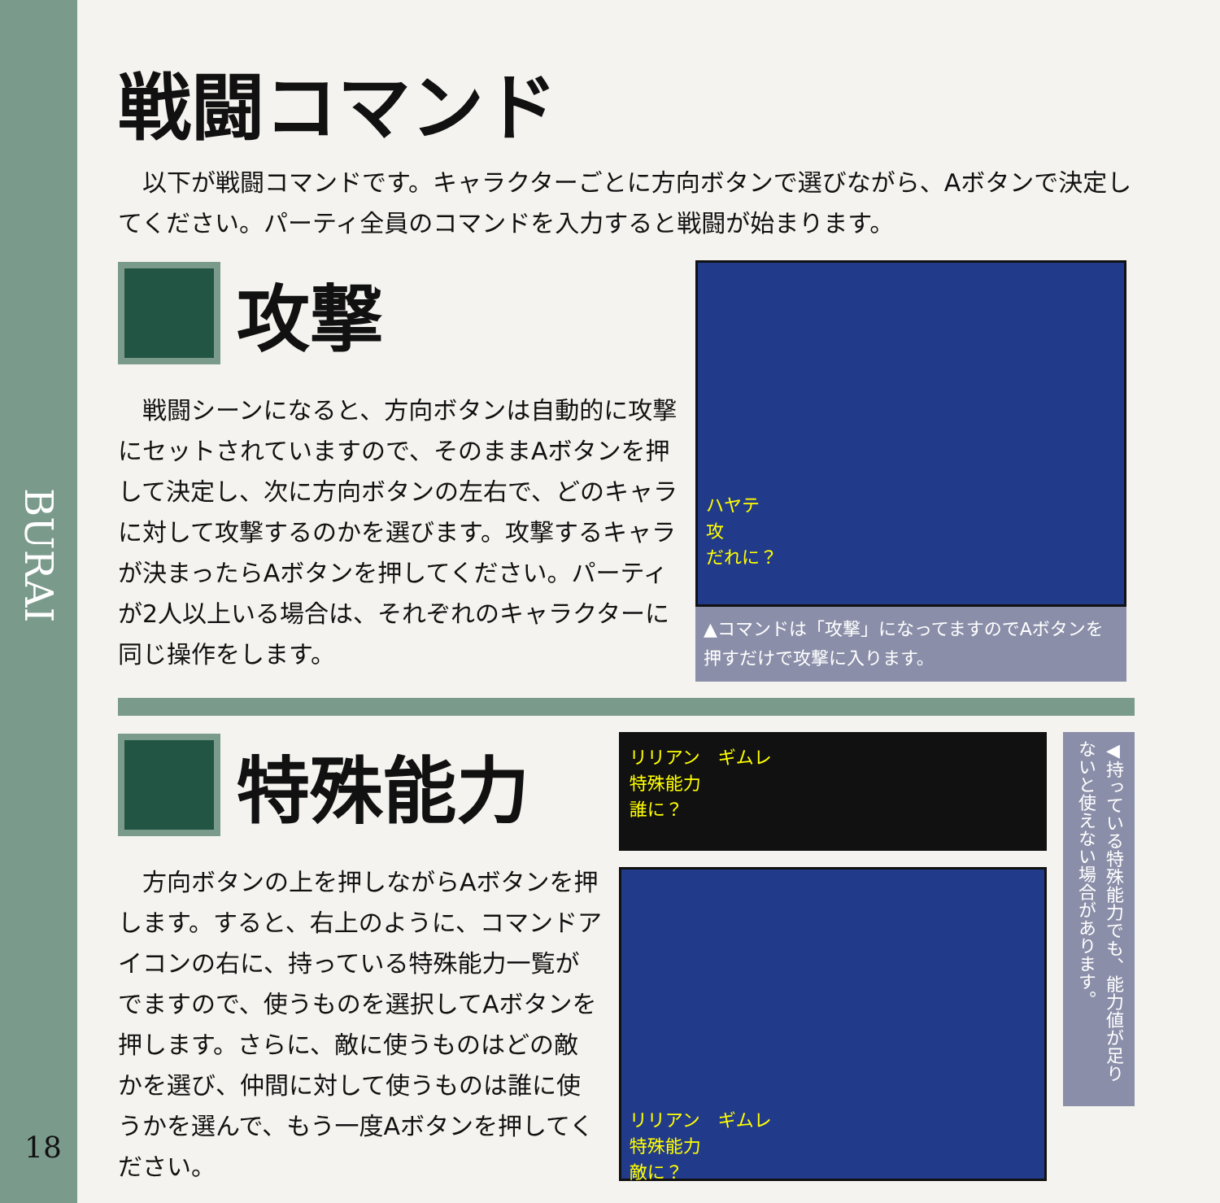BURAI
戦闘コマンド
　以下が戦闘コマンドです。キャラクターごとに方向ボタンで選びながら、Aボタンで決定してください。パーティ全員のコマンドを入力すると戦闘が始まります。
攻撃
　戦闘シーンになると、方向ボタンは自動的に攻撃にセットされていますので、そのままAボタンを押して決定し、次に方向ボタンの左右で、どのキャラに対して攻撃するのかを選びます。攻撃するキャラが決まったらAボタンを押してください。パーティが2人以上いる場合は、それぞれのキャラクターに同じ操作をします。
ハヤテ
攻
だれに？
▲コマンドは「攻撃」になってますのでAボタンを押すだけで攻撃に入ります。
特殊能力
　方向ボタンの上を押しながらAボタンを押します。すると、右上のように、コマンドアイコンの右に、持っている特殊能力一覧がでますので、使うものを選択してAボタンを押します。さらに、敵に使うものはどの敵かを選び、仲間に対して使うものは誰に使うかを選んで、もう一度Aボタンを押してください。
リリアン　ギムレ
特殊能力
誰に？
リリアン　ギムレ
特殊能力
敵に？
◀持っている特殊能力でも、能力値が足りないと使えない場合があります。
18